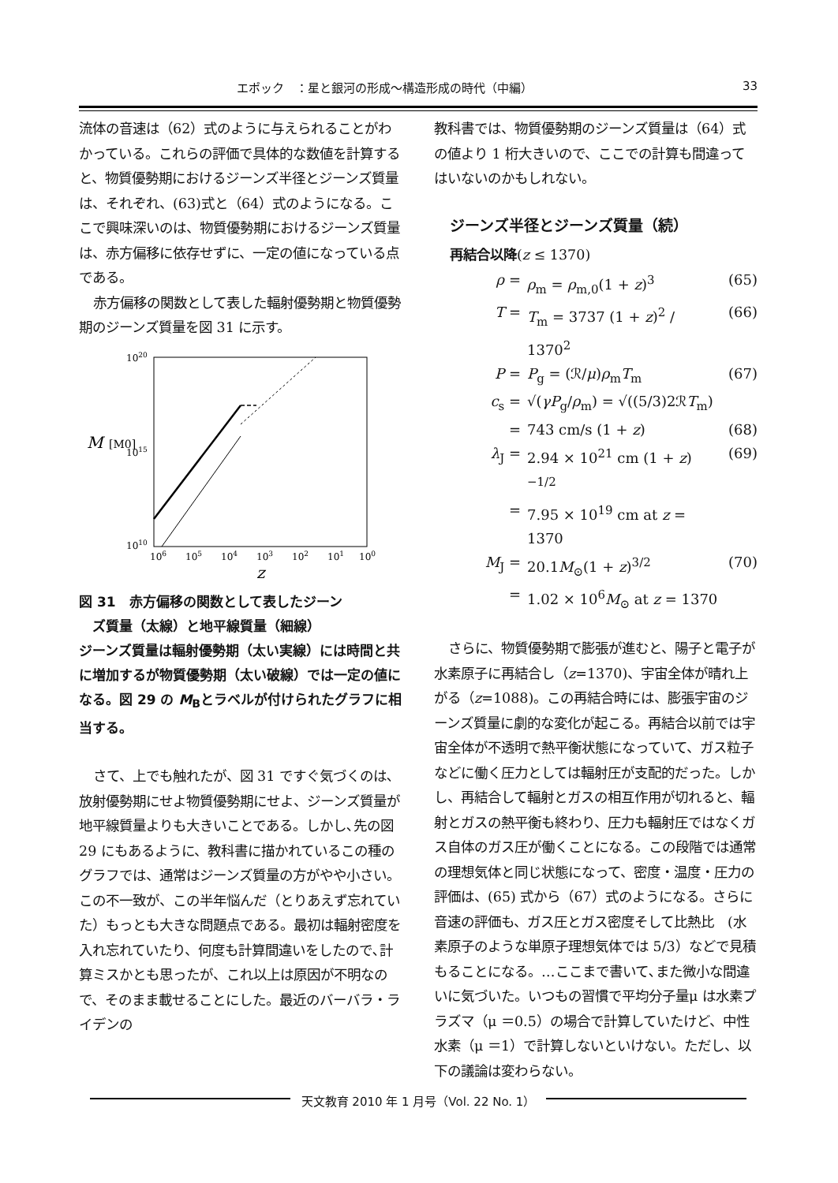エポック　：星と銀河の形成〜構造形成の時代（中編） 33
流体の音速は（62）式のように与えられることがわかっている。これらの評価で具体的な数値を計算すると、物質優勢期におけるジーンズ半径とジーンズ質量は、それぞれ、(63)式と（64）式のようになる。ここで興味深いのは、物質優勢期におけるジーンズ質量は、赤方偏移に依存せずに、一定の値になっている点である。
赤方偏移の関数として表した輻射優勢期と物質優勢期のジーンズ質量を図 31 に示す。
1020
1015
1010
M
[M0]
106
105
104
103
102
101
100
z
図 31　赤方偏移の関数として表したジーン
　ズ質量（太線）と地平線質量（細線）
ジーンズ質量は輻射優勢期（太い実線）には時間と共に増加するが物質優勢期（太い破線）では一定の値になる。図 29 の M<sub>B</sub>とラベルが付けられたグラフに相当する。
さて、上でも触れたが、図 31 ですぐ気づくのは､放射優勢期にせよ物質優勢期にせよ、ジーンズ質量が地平線質量よりも大きいことである。しかし､先の図 29 にもあるように、教科書に描かれているこの種のグラフでは、通常はジーンズ質量の方がやや小さい。この不一致が、この半年悩んだ（とりあえず忘れていた）もっとも大きな問題点である。最初は輻射密度を入れ忘れていたり、何度も計算間違いをしたので､計算ミスかとも思ったが、これ以上は原因が不明なので、そのまま載せることにした。最近のバーバラ・ライデンの
教科書では、物質優勢期のジーンズ質量は（64）式の値より 1 桁大きいので、ここでの計算も間違ってはいないのかもしれない。
ジーンズ半径とジーンズ質量（続）
再結合以降(z ≤ 1370)
ρ = ρ<sub>m</sub> = ρ<sub>m,0</sub>(1 + z)<sup>3</sup> (65)
T = T<sub>m</sub> = 3737 (1 + z)<sup>2</sup> / 1370<sup>2</sup> (66)
P = P<sub>g</sub> = (ℛ/μ)ρ<sub>m</sub>T<sub>m</sub> (67)
c<sub>s</sub> = √(γP<sub>g</sub>/ρ<sub>m</sub>) = √((5/3)2ℛT<sub>m</sub>)
= 743 cm/s (1 + z) (68)
λ<sub>J</sub> = 2.94 × 10<sup>21</sup> cm (1 + z)<sup>−1/2</sup> (69)
= 7.95 × 10<sup>19</sup> cm at z = 1370
M<sub>J</sub> = 20.1M<sub>⊙</sub>(1 + z)<sup>3/2</sup> (70)
= 1.02 × 10<sup>6</sup>M<sub>⊙</sub> at z = 1370
さらに、物質優勢期で膨張が進むと、陽子と電子が水素原子に再結合し（z=1370)、宇宙全体が晴れ上がる（z=1088)。この再結合時には、膨張宇宙のジーンズ質量に劇的な変化が起こる。再結合以前では宇宙全体が不透明で熱平衡状態になっていて、ガス粒子などに働く圧力としては輻射圧が支配的だった。しかし、再結合して輻射とガスの相互作用が切れると、輻射とガスの熱平衡も終わり、圧力も輻射圧ではなくガス自体のガス圧が働くことになる。この段階では通常の理想気体と同じ状態になって、密度・温度・圧力の評価は、(65) 式から（67）式のようになる。さらに音速の評価も、ガス圧とガス密度そして比熱比　(水素原子のような単原子理想気体では 5/3）などで見積もることになる。…ここまで書いて､また微小な間違いに気づいた。いつもの習慣で平均分子量μ は水素プラズマ（μ ＝0.5）の場合で計算していたけど、中性水素（μ ＝1）で計算しないといけない。ただし、以下の議論は変わらない。
天文教育 2010 年 1 月号（Vol. 22 No. 1）